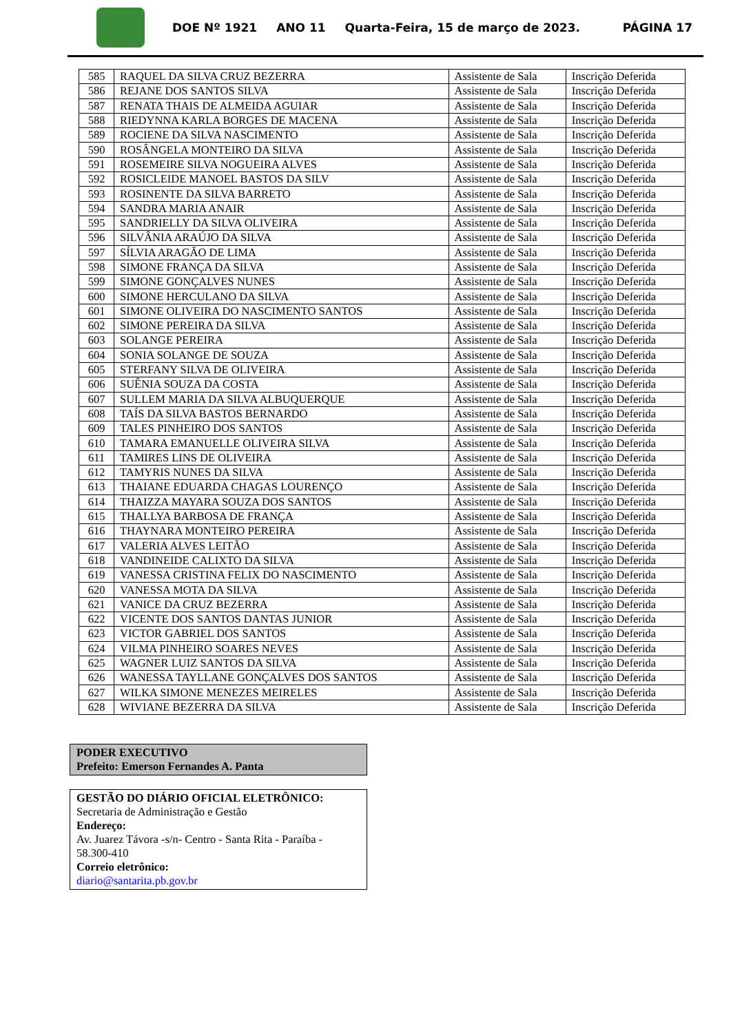DOE Nº 1921 ANO 11 Quarta-Feira, 15 de março de 2023. PÁGINA 17
| 585 | RAQUEL DA SILVA CRUZ BEZERRA | Assistente de Sala | Inscrição Deferida |
| 586 | REJANE DOS SANTOS SILVA | Assistente de Sala | Inscrição Deferida |
| 587 | RENATA THAIS DE ALMEIDA AGUIAR | Assistente de Sala | Inscrição Deferida |
| 588 | RIEDYNNA KARLA BORGES DE MACENA | Assistente de Sala | Inscrição Deferida |
| 589 | ROCIENE DA SILVA NASCIMENTO | Assistente de Sala | Inscrição Deferida |
| 590 | ROSÂNGELA MONTEIRO DA SILVA | Assistente de Sala | Inscrição Deferida |
| 591 | ROSEMEIRE SILVA NOGUEIRA ALVES | Assistente de Sala | Inscrição Deferida |
| 592 | ROSICLEIDE MANOEL BASTOS DA SILV | Assistente de Sala | Inscrição Deferida |
| 593 | ROSINENTE DA SILVA BARRETO | Assistente de Sala | Inscrição Deferida |
| 594 | SANDRA MARIA ANAIR | Assistente de Sala | Inscrição Deferida |
| 595 | SANDRIELLY DA SILVA OLIVEIRA | Assistente de Sala | Inscrição Deferida |
| 596 | SILVÂNIA ARAÚJO DA SILVA | Assistente de Sala | Inscrição Deferida |
| 597 | SÍLVIA ARAGÃO DE LIMA | Assistente de Sala | Inscrição Deferida |
| 598 | SIMONE FRANÇA DA SILVA | Assistente de Sala | Inscrição Deferida |
| 599 | SIMONE GONÇALVES NUNES | Assistente de Sala | Inscrição Deferida |
| 600 | SIMONE HERCULANO DA SILVA | Assistente de Sala | Inscrição Deferida |
| 601 | SIMONE OLIVEIRA DO NASCIMENTO SANTOS | Assistente de Sala | Inscrição Deferida |
| 602 | SIMONE PEREIRA DA SILVA | Assistente de Sala | Inscrição Deferida |
| 603 | SOLANGE PEREIRA | Assistente de Sala | Inscrição Deferida |
| 604 | SONIA SOLANGE DE SOUZA | Assistente de Sala | Inscrição Deferida |
| 605 | STERFANY SILVA DE OLIVEIRA | Assistente de Sala | Inscrição Deferida |
| 606 | SUÊNIA SOUZA DA COSTA | Assistente de Sala | Inscrição Deferida |
| 607 | SULLEM MARIA DA SILVA ALBUQUERQUE | Assistente de Sala | Inscrição Deferida |
| 608 | TAÍS DA SILVA BASTOS BERNARDO | Assistente de Sala | Inscrição Deferida |
| 609 | TALES PINHEIRO DOS SANTOS | Assistente de Sala | Inscrição Deferida |
| 610 | TAMARA EMANUELLE OLIVEIRA SILVA | Assistente de Sala | Inscrição Deferida |
| 611 | TAMIRES LINS DE OLIVEIRA | Assistente de Sala | Inscrição Deferida |
| 612 | TAMYRIS NUNES DA SILVA | Assistente de Sala | Inscrição Deferida |
| 613 | THAIANE EDUARDA CHAGAS LOURENÇO | Assistente de Sala | Inscrição Deferida |
| 614 | THAIZZA MAYARA SOUZA DOS SANTOS | Assistente de Sala | Inscrição Deferida |
| 615 | THALLYA BARBOSA DE FRANÇA | Assistente de Sala | Inscrição Deferida |
| 616 | THAYNARA MONTEIRO PEREIRA | Assistente de Sala | Inscrição Deferida |
| 617 | VALERIA ALVES LEITÃO | Assistente de Sala | Inscrição Deferida |
| 618 | VANDINEIDE CALIXTO DA SILVA | Assistente de Sala | Inscrição Deferida |
| 619 | VANESSA CRISTINA FELIX DO NASCIMENTO | Assistente de Sala | Inscrição Deferida |
| 620 | VANESSA MOTA DA SILVA | Assistente de Sala | Inscrição Deferida |
| 621 | VANICE DA CRUZ BEZERRA | Assistente de Sala | Inscrição Deferida |
| 622 | VICENTE DOS SANTOS DANTAS JUNIOR | Assistente de Sala | Inscrição Deferida |
| 623 | VICTOR GABRIEL DOS SANTOS | Assistente de Sala | Inscrição Deferida |
| 624 | VILMA PINHEIRO SOARES NEVES | Assistente de Sala | Inscrição Deferida |
| 625 | WAGNER LUIZ SANTOS DA SILVA | Assistente de Sala | Inscrição Deferida |
| 626 | WANESSA TAYLLANE GONÇALVES DOS SANTOS | Assistente de Sala | Inscrição Deferida |
| 627 | WILKA SIMONE MENEZES MEIRELES | Assistente de Sala | Inscrição Deferida |
| 628 | WIVIANE BEZERRA DA SILVA | Assistente de Sala | Inscrição Deferida |
PODER EXECUTIVO
Prefeito: Emerson Fernandes A. Panta
GESTÃO DO DIÁRIO OFICIAL ELETRÔNICO:
Secretaria de Administração e Gestão
Endereço:
Av. Juarez Távora -s/n- Centro - Santa Rita - Paraíba - 58.300-410
Correio eletrônico:
diario@santarita.pb.gov.br